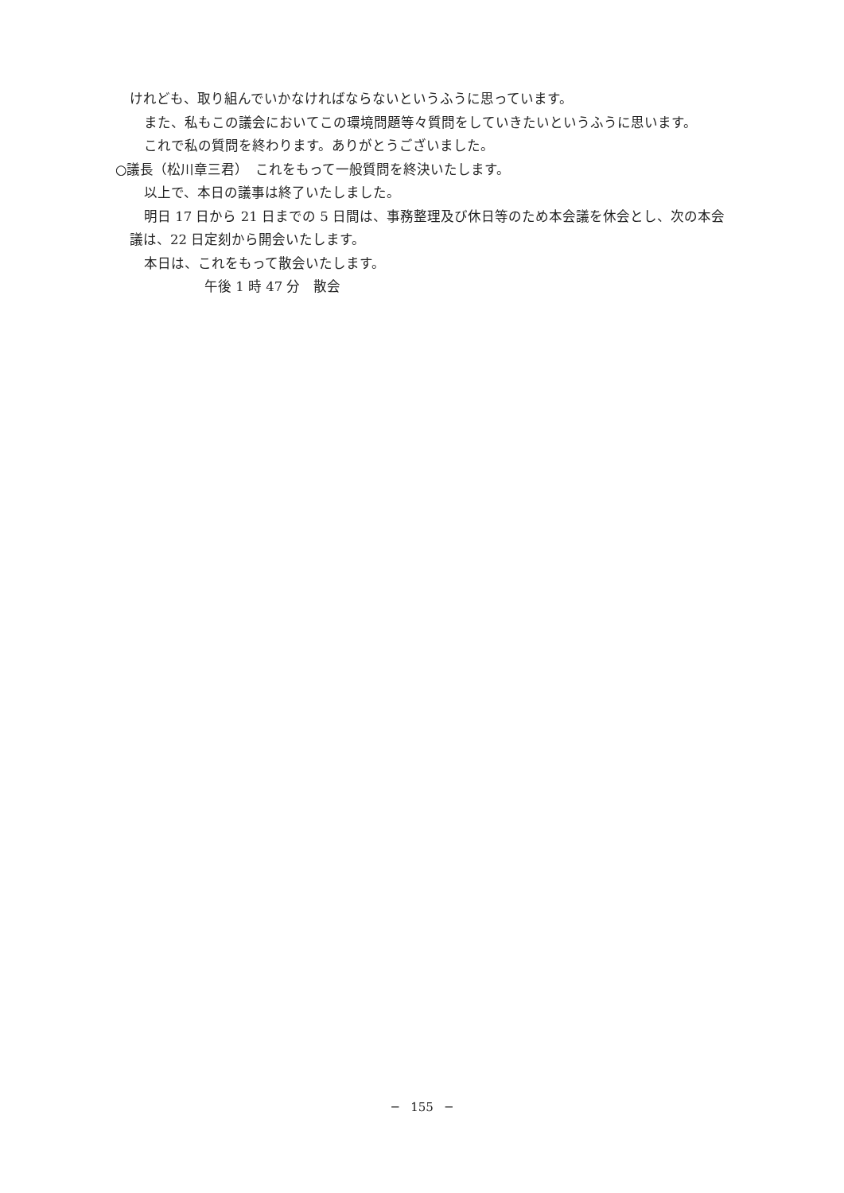けれども、取り組んでいかなければならないというふうに思っています。
また、私もこの議会においてこの環境問題等々質問をしていきたいというふうに思います。
これで私の質問を終わります。ありがとうございました。
○議長（松川章三君）　これをもって一般質問を終決いたします。
以上で、本日の議事は終了いたしました。
明日 17 日から 21 日までの 5 日間は、事務整理及び休日等のため本会議を休会とし、次の本会議は、22 日定刻から開会いたします。
本日は、これをもって散会いたします。
午後 1 時 47 分　散会
─　155　─